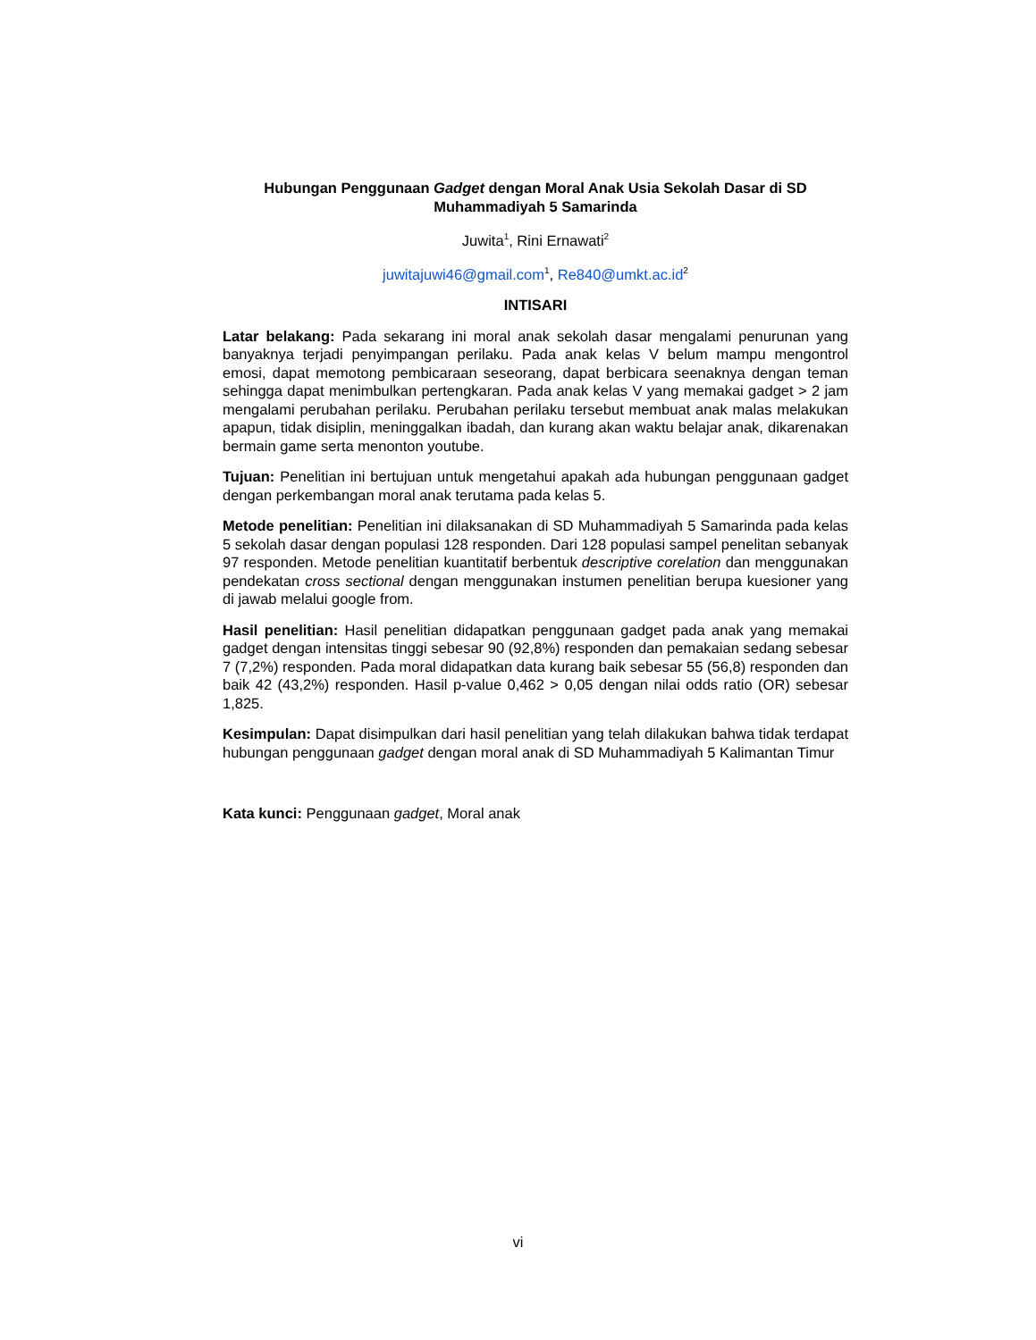Hubungan Penggunaan Gadget dengan Moral Anak Usia Sekolah Dasar di SD Muhammadiyah 5 Samarinda
Juwita<sup>1</sup>, Rini Ernawati<sup>2</sup>
juwitajuwi46@gmail.com<sup>1</sup>, Re840@umkt.ac.id<sup>2</sup>
INTISARI
Latar belakang: Pada sekarang ini moral anak sekolah dasar mengalami penurunan yang banyaknya terjadi penyimpangan perilaku. Pada anak kelas V belum mampu mengontrol emosi, dapat memotong pembicaraan seseorang, dapat berbicara seenaknya dengan teman sehingga dapat menimbulkan pertengkaran. Pada anak kelas V yang memakai gadget > 2 jam mengalami perubahan perilaku. Perubahan perilaku tersebut membuat anak malas melakukan apapun, tidak disiplin, meninggalkan ibadah, dan kurang akan waktu belajar anak, dikarenakan bermain game serta menonton youtube.
Tujuan: Penelitian ini bertujuan untuk mengetahui apakah ada hubungan penggunaan gadget dengan perkembangan moral anak terutama pada kelas 5.
Metode penelitian: Penelitian ini dilaksanakan di SD Muhammadiyah 5 Samarinda pada kelas 5 sekolah dasar dengan populasi 128 responden. Dari 128 populasi sampel penelitan sebanyak 97 responden. Metode penelitian kuantitatif berbentuk descriptive corelation dan menggunakan pendekatan cross sectional dengan menggunakan instumen penelitian berupa kuesioner yang di jawab melalui google from.
Hasil penelitian: Hasil penelitian didapatkan penggunaan gadget pada anak yang memakai gadget dengan intensitas tinggi sebesar 90 (92,8%) responden dan pemakaian sedang sebesar 7 (7,2%) responden. Pada moral didapatkan data kurang baik sebesar 55 (56,8) responden dan baik 42 (43,2%) responden. Hasil p-value 0,462 > 0,05 dengan nilai odds ratio (OR) sebesar 1,825.
Kesimpulan: Dapat disimpulkan dari hasil penelitian yang telah dilakukan bahwa tidak terdapat hubungan penggunaan gadget dengan moral anak di SD Muhammadiyah 5 Kalimantan Timur
Kata kunci: Penggunaan gadget, Moral anak
vi